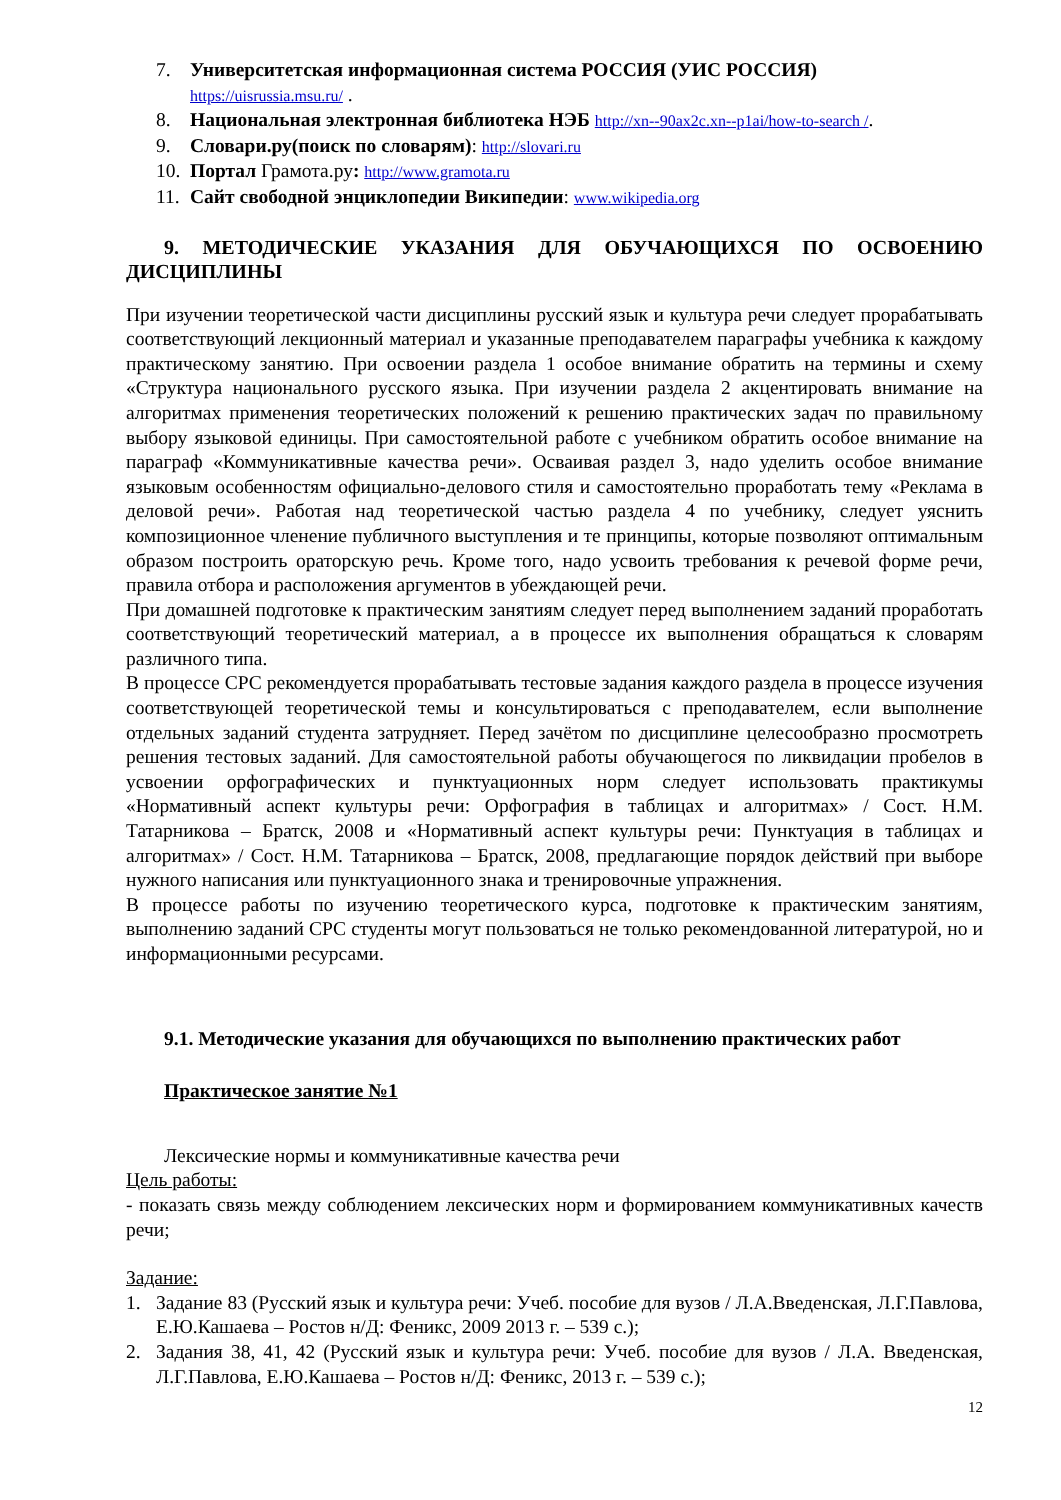7. Университетская информационная система РОССИЯ (УИС РОССИЯ)
https://uisrussia.msu.ru/ .
8. Национальная электронная библиотека НЭБ http://xn--90ax2c.xn--p1ai/how-to-search /.
9. Словари.ру(поиск по словарям): http://slovari.ru
10. Портал Грамота.ру: http://www.gramota.ru
11. Сайт свободной энциклопедии Википедии: www.wikipedia.org
9. МЕТОДИЧЕСКИЕ УКАЗАНИЯ ДЛЯ ОБУЧАЮЩИХСЯ ПО ОСВОЕНИЮ ДИСЦИПЛИНЫ
При изучении теоретической части дисциплины русский язык и культура речи следует прорабатывать соответствующий лекционный материал и указанные преподавателем параграфы учебника к каждому практическому занятию. При освоении раздела 1 особое внимание обратить на термины и схему «Структура национального русского языка. При изучении раздела 2 акцентировать внимание на алгоритмах применения теоретических положений к решению практических задач по правильному выбору языковой единицы. При самостоятельной работе с учебником обратить особое внимание на параграф «Коммуникативные качества речи». Осваивая раздел 3, надо уделить особое внимание языковым особенностям официально-делового стиля и самостоятельно проработать тему «Реклама в деловой речи». Работая над теоретической частью раздела 4 по учебнику, следует уяснить композиционное членение публичного выступления и те принципы, которые позволяют оптимальным образом построить ораторскую речь. Кроме того, надо усвоить требования к речевой форме речи, правила отбора и расположения аргументов в убеждающей речи.
При домашней подготовке к практическим занятиям следует перед выполнением заданий проработать соответствующий теоретический материал, а в процессе их выполнения обращаться к словарям различного типа.
В процессе СРС рекомендуется прорабатывать тестовые задания каждого раздела в процессе изучения соответствующей теоретической темы и консультироваться с преподавателем, если выполнение отдельных заданий студента затрудняет. Перед зачётом по дисциплине целесообразно просмотреть решения тестовых заданий. Для самостоятельной работы обучающегося по ликвидации пробелов в усвоении орфографических и пунктуационных норм следует использовать практикумы «Нормативный аспект культуры речи: Орфография в таблицах и алгоритмах» / Сост. Н.М. Татарникова – Братск, 2008 и «Нормативный аспект культуры речи: Пунктуация в таблицах и алгоритмах» / Сост. Н.М. Татарникова – Братск, 2008, предлагающие порядок действий при выборе нужного написания или пунктуационного знака и тренировочные упражнения.
В процессе работы по изучению теоретического курса, подготовке к практическим занятиям, выполнению заданий СРС студенты могут пользоваться не только рекомендованной литературой, но и информационными ресурсами.
9.1. Методические указания для обучающихся по выполнению практических работ
Практическое занятие №1
Лексические нормы и коммуникативные качества речи
Цель работы:
- показать связь между соблюдением лексических норм и формированием коммуникативных качеств речи;
Задание:
1. Задание 83 (Русский язык и культура речи: Учеб. пособие для вузов / Л.А.Введенская, Л.Г.Павлова, Е.Ю.Кашаева – Ростов н/Д: Феникс, 2009 2013 г. – 539 с.);
2. Задания 38, 41, 42 (Русский язык и культура речи: Учеб. пособие для вузов / Л.А. Введенская, Л.Г.Павлова, Е.Ю.Кашаева – Ростов н/Д: Феникс, 2013 г. – 539 с.);
12